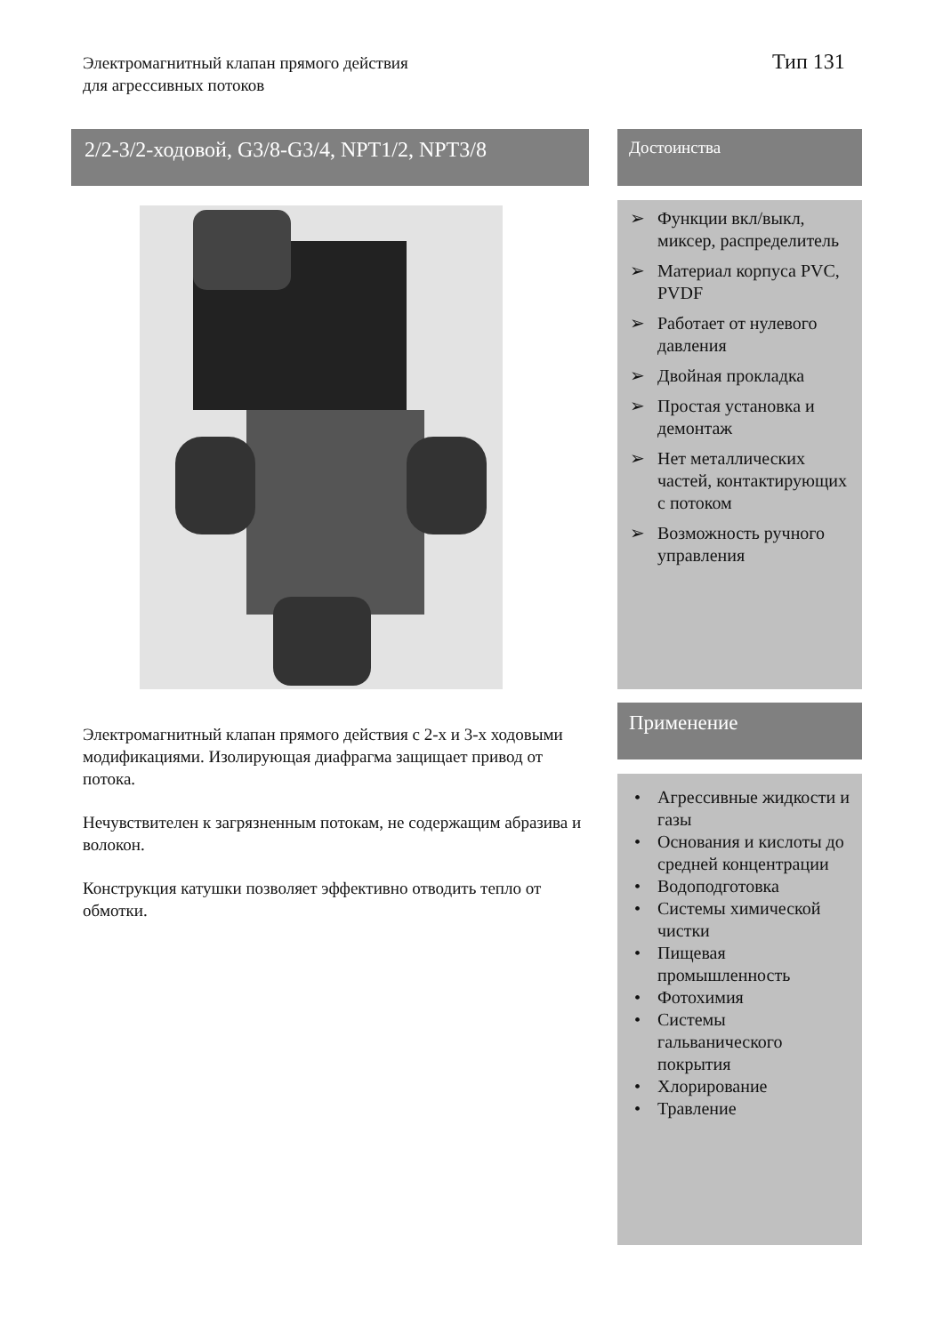Электромагнитный клапан прямого действия
для агрессивных потоков
Тип 131
2/2-3/2-ходовой, G3/8-G3/4, NPT1/2, NPT3/8
Электромагнитный клапан прямого действия с 2-х и 3-х ходовыми модификациями. Изолирующая диафрагма защищает привод от потока.
Нечувствителен к загрязненным потокам, не содержащим абразива и волокон.
Конструкция катушки позволяет эффективно отводить тепло от обмотки.
Достоинства
➢ Функции вкл/выкл, миксер, распределитель
➢ Материал корпуса PVC, PVDF
➢ Работает от нулевого давления
➢ Двойная прокладка
➢ Простая установка и демонтаж
➢ Нет металлических частей, контактирующих с потоком
➢ Возможность ручного управления
Применение
• Агрессивные жидкости и газы
• Основания и кислоты до средней концентрации
• Водоподготовка
• Системы химической чистки
• Пищевая промышленность
• Фотохимия
• Системы гальванического покрытия
• Хлорирование
• Травление